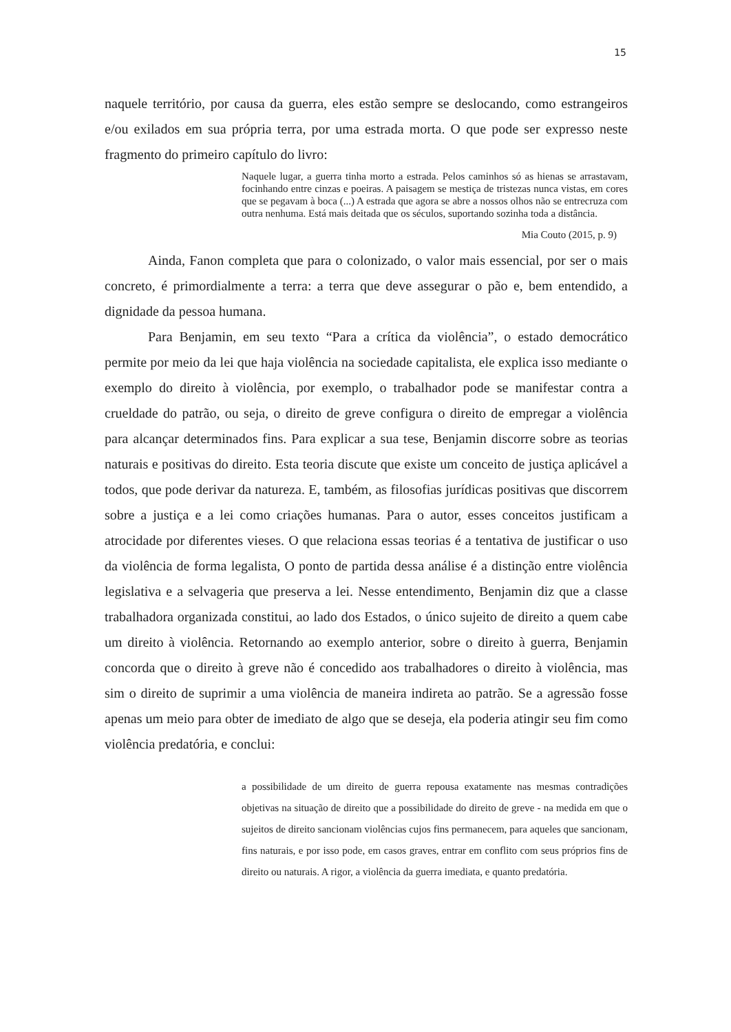15
naquele território, por causa da guerra, eles estão sempre se deslocando, como estrangeiros e/ou exilados em sua própria terra, por uma estrada morta. O que pode ser expresso neste fragmento do primeiro capítulo do livro:
Naquele lugar, a guerra tinha morto a estrada. Pelos caminhos só as hienas se arrastavam, focinhando entre cinzas e poeiras. A paisagem se mestiça de tristezas nunca vistas, em cores que se pegavam à boca (...) A estrada que agora se abre a nossos olhos não se entrecruza com outra nenhuma. Está mais deitada que os séculos, suportando sozinha toda a distância.
Mia Couto (2015, p. 9)
Ainda, Fanon completa que para o colonizado, o valor mais essencial, por ser o mais concreto, é primordialmente a terra: a terra que deve assegurar o pão e, bem entendido, a dignidade da pessoa humana.
Para Benjamin, em seu texto “Para a crítica da violência”, o estado democrático permite por meio da lei que haja violência na sociedade capitalista, ele explica isso mediante o exemplo do direito à violência, por exemplo, o trabalhador pode se manifestar contra a crueldade do patrão, ou seja, o direito de greve configura o direito de empregar a violência para alcançar determinados fins. Para explicar a sua tese, Benjamin discorre sobre as teorias naturais e positivas do direito. Esta teoria discute que existe um conceito de justiça aplicável a todos, que pode derivar da natureza. E, também, as filosofias jurídicas positivas que discorrem sobre a justiça e a lei como criações humanas. Para o autor, esses conceitos justificam a atrocidade por diferentes vieses. O que relaciona essas teorias é a tentativa de justificar o uso da violência de forma legalista, O ponto de partida dessa análise é a distinção entre violência legislativa e a selvageria que preserva a lei. Nesse entendimento, Benjamin diz que a classe trabalhadora organizada constitui, ao lado dos Estados, o único sujeito de direito a quem cabe um direito à violência. Retornando ao exemplo anterior, sobre o direito à guerra, Benjamin concorda que o direito à greve não é concedido aos trabalhadores o direito à violência, mas sim o direito de suprimir a uma violência de maneira indireta ao patrão. Se a agressão fosse apenas um meio para obter de imediato de algo que se deseja, ela poderia atingir seu fim como violência predatória, e conclui:
a possibilidade de um direito de guerra repousa exatamente nas mesmas contradições objetivas na situação de direito que a possibilidade do direito de greve - na medida em que o sujeitos de direito sancionam violências cujos fins permanecem, para aqueles que sancionam, fins naturais, e por isso pode, em casos graves, entrar em conflito com seus próprios fins de direito ou naturais. A rigor, a violência da guerra imediata, e quanto predatória.